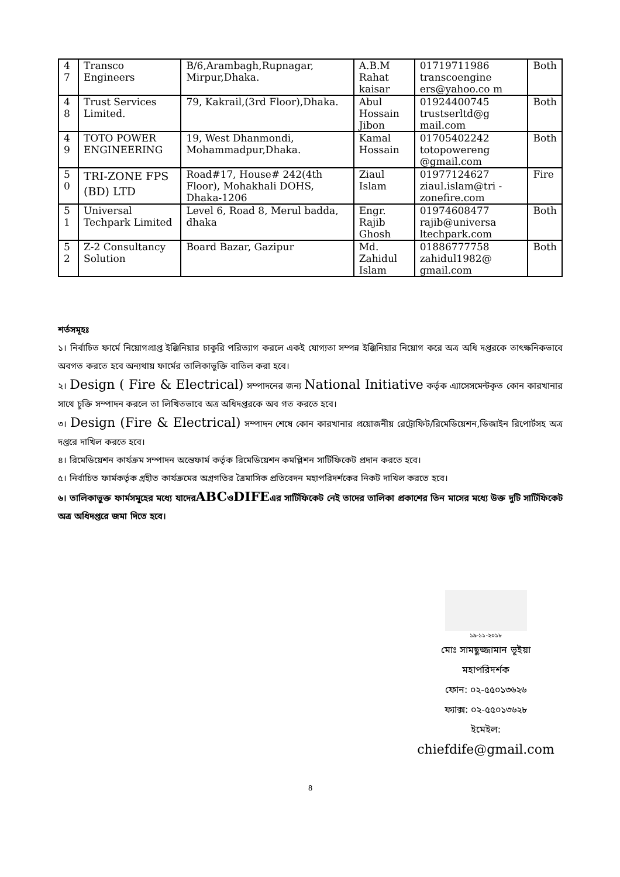| 4 7 | Transco Engineers | B/6,Arambagh,Rupnagar, Mirpur,Dhaka. | A.B.M Rahat kaisar | 01719711986 transcoengine ers@yahoo.co m | Both |
| 4 8 | Trust Services Limited. | 79, Kakrail,(3rd Floor),Dhaka. | Abul Hossain Jibon | 01924400745 trustserltd@g mail.com | Both |
| 4 9 | TOTO POWER ENGINEERING | 19, West Dhanmondi, Mohammadpur,Dhaka. | Kamal Hossain | 01705402242 totopowereng @gmail.com | Both |
| 5 0 | TRI-ZONE FPS (BD) LTD | Road#17, House# 242(4th Floor), Mohakhali DOHS, Dhaka-1206 | Ziaul Islam | 01977124627 ziaul.islam@tri -zonefire.com | Fire |
| 5 1 | Universal Techpark Limited | Level 6, Road 8, Merul badda, dhaka | Engr. Rajib Ghosh | 01974608477 rajib@universa ltechpark.com | Both |
| 5 2 | Z-2 Consultancy Solution | Board Bazar, Gazipur | Md. Zahidul Islam | 01886777758 zahidul1982@ gmail.com | Both |
শর্তসমূহঃ
১। নির্বাচিত ফার্মে নিয়োগপ্রাপ্ত ইঞ্জিনিয়ার চাকুরি পরিত্যাগ করলে একই যোগ্যতা সম্পন্ন ইঞ্জিনিয়ার নিয়োগ করে অত্র অধি দপ্তরকে তাৎক্ষনিকভাবে অবগত করতে হবে অন্যথায় ফার্মের তালিকাভুক্তি বাতিল করা হবে।
২। Design ( Fire & Electrical) সম্পাদনের জন্য National Initiative কর্তৃক এ্যাসেসমেন্টকৃত কোন কারখানার সাথে চুক্তি সম্পাদন করলে তা লিখিতভাবে অত্র অধিদপ্তরকে অব গত করতে হবে।
৩। Design (Fire & Electrical) সম্পাদন শেষে কোন কারখানার প্রয়োজনীয় রেট্রোফিট/রিমেডিয়েশন,ডিজাইন রিপোর্টসহ অত্র দপ্তরে দাখিল করতে হবে।
৪। রিমেডিয়েশন কার্যক্রম সম্পাদন অন্তেফার্ম কর্তৃক রিমেডিয়েশন কমপ্লিশন সার্টিফিকেট প্রদান করতে হবে।
৫। নির্বাচিত ফার্মকর্তৃক গ্রহীত কার্যক্রমের অগ্রগতির ত্রৈমাসিক প্রতিবেদন মহাপরিদর্শকের নিকট দাখিল করতে হবে।
৬। তালিকাভুক্ত ফার্মসমূহের মধ্যে যাদেরABCওDIFEএর সার্টিফিকেট নেই তাদের তালিকা প্রকাশের তিন মাসের মধ্যে উক্ত দুটি সার্টিফিকেট অত্র অধিদপ্তরে জমা দিতে হবে।
১৯-১১-২০১৮
মোঃ সামছুজ্জামান ভূইয়া
মহাপরিদর্শক
ফোন: ০২-৫৫০১৩৬২৬
ফ্যাক্স: ০২-৫৫০১৩৬২৮
ইমেইল: chiefdife@gmail.com
8